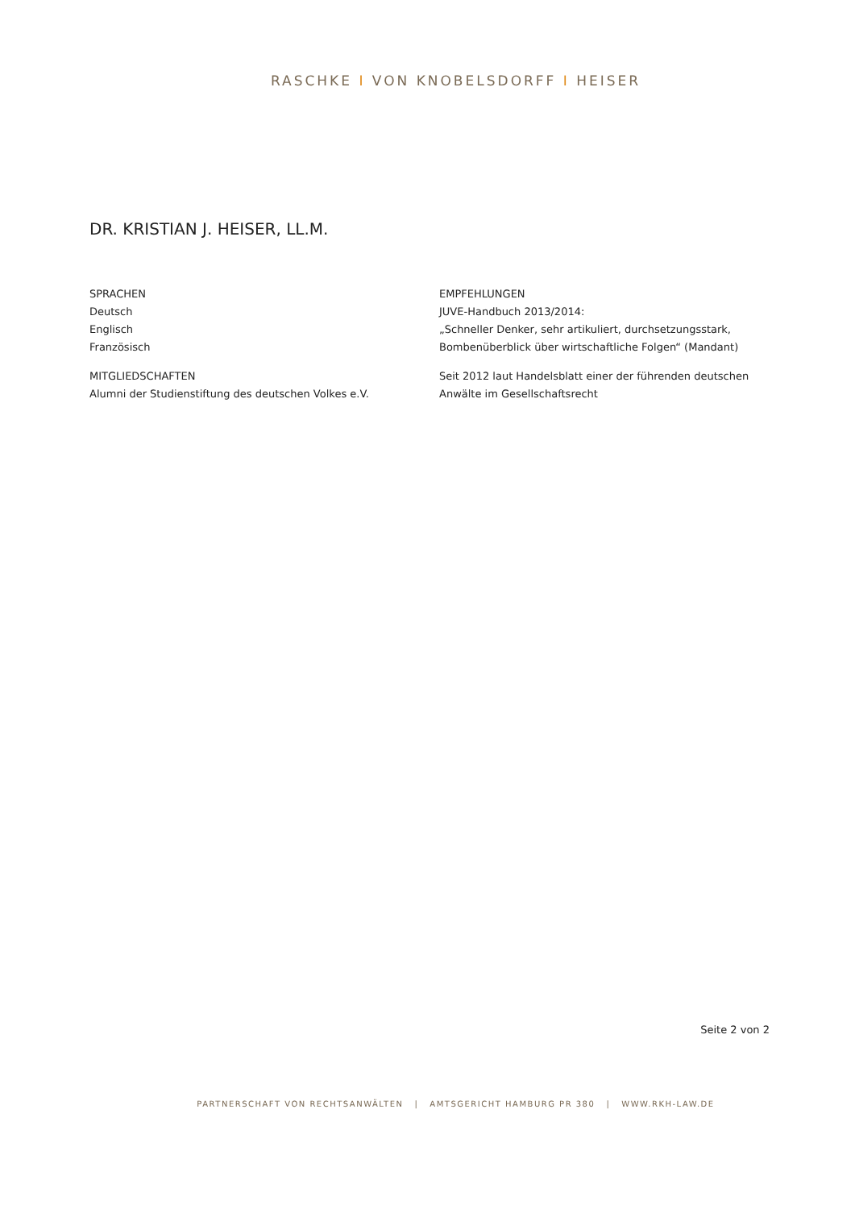RASCHKE I VON KNOBELSDORFF I HEISER
DR. KRISTIAN J. HEISER, LL.M.
SPRACHEN
Deutsch
Englisch
Französisch
MITGLIEDSCHAFTEN
Alumni der Studienstiftung des deutschen Volkes e.V.
EMPFEHLUNGEN
JUVE-Handbuch 2013/2014:
„Schneller Denker, sehr artikuliert, durchsetzungsstark, Bombenüberblick über wirtschaftliche Folgen“ (Mandant)
Seit 2012 laut Handelsblatt einer der führenden deutschen Anwälte im Gesellschaftsrecht
Seite 2 von 2
PARTNERSCHAFT VON RECHTSANWÄLTEN | AMTSGERICHT HAMBURG PR 380 | WWW.RKH-LAW.DE